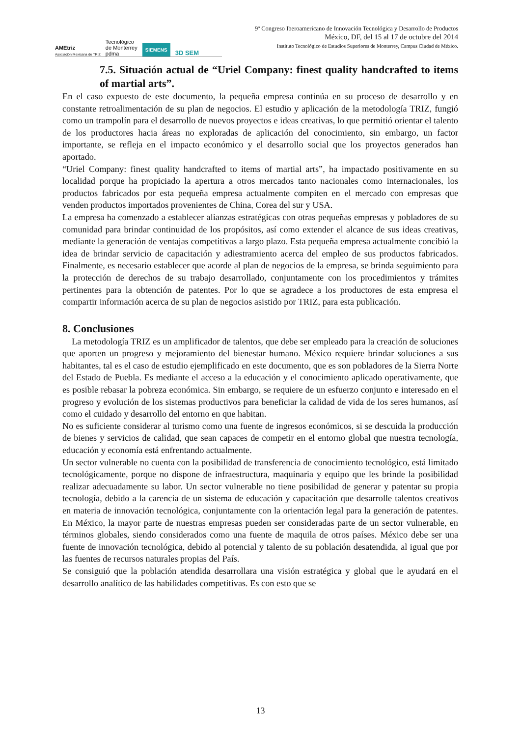AMEtriz
Asociación Mexicana de TRIZ Tecnológico
de Monterrey
pdma SIEMENS 3D SEM
9º Congreso Iberoamericano de Innovación Tecnológica y Desarrollo de Productos
México, DF, del 15 al 17 de octubre del 2014
Instituto Tecnológico de Estudios Superiores de Monterrey, Campus Ciudad de México.
7.5. Situación actual de “Uriel Company: finest quality handcrafted to items of martial arts”.
En el caso expuesto de este documento, la pequeña empresa continúa en su proceso de desarrollo y en constante retroalimentación de su plan de negocios. El estudio y aplicación de la metodología TRIZ, fungió como un trampolín para el desarrollo de nuevos proyectos e ideas creativas, lo que permitió orientar el talento de los productores hacia áreas no exploradas de aplicación del conocimiento, sin embargo, un factor importante, se refleja en el impacto económico y el desarrollo social que los proyectos generados han aportado.
“Uriel Company: finest quality handcrafted to items of martial arts”, ha impactado positivamente en su localidad porque ha propiciado la apertura a otros mercados tanto nacionales como internacionales, los productos fabricados por esta pequeña empresa actualmente compiten en el mercado con empresas que venden productos importados provenientes de China, Corea del sur y USA.
La empresa ha comenzado a establecer alianzas estratégicas con otras pequeñas empresas y pobladores de su comunidad para brindar continuidad de los propósitos, así como extender el alcance de sus ideas creativas, mediante la generación de ventajas competitivas a largo plazo. Esta pequeña empresa actualmente concibió la idea de brindar servicio de capacitación y adiestramiento acerca del empleo de sus productos fabricados. Finalmente, es necesario establecer que acorde al plan de negocios de la empresa, se brinda seguimiento para la protección de derechos de su trabajo desarrollado, conjuntamente con los procedimientos y trámites pertinentes para la obtención de patentes. Por lo que se agradece a los productores de esta empresa el compartir información acerca de su plan de negocios asistido por TRIZ, para esta publicación.
8. Conclusiones
La metodología TRIZ es un amplificador de talentos, que debe ser empleado para la creación de soluciones que aporten un progreso y mejoramiento del bienestar humano. México requiere brindar soluciones a sus habitantes, tal es el caso de estudio ejemplificado en este documento, que es son pobladores de la Sierra Norte del Estado de Puebla. Es mediante el acceso a la educación y el conocimiento aplicado operativamente, que es posible rebasar la pobreza económica. Sin embargo, se requiere de un esfuerzo conjunto e interesado en el progreso y evolución de los sistemas productivos para beneficiar la calidad de vida de los seres humanos, así como el cuidado y desarrollo del entorno en que habitan.
No es suficiente considerar al turismo como una fuente de ingresos económicos, si se descuida la producción de bienes y servicios de calidad, que sean capaces de competir en el entorno global que nuestra tecnología, educación y economía está enfrentando actualmente.
Un sector vulnerable no cuenta con la posibilidad de transferencia de conocimiento tecnológico, está limitado tecnológicamente, porque no dispone de infraestructura, maquinaria y equipo que les brinde la posibilidad realizar adecuadamente su labor. Un sector vulnerable no tiene posibilidad de generar y patentar su propia tecnología, debido a la carencia de un sistema de educación y capacitación que desarrolle talentos creativos en materia de innovación tecnológica, conjuntamente con la orientación legal para la generación de patentes. En México, la mayor parte de nuestras empresas pueden ser consideradas parte de un sector vulnerable, en términos globales, siendo considerados como una fuente de maquila de otros países. México debe ser una fuente de innovación tecnológica, debido al potencial y talento de su población desatendida, al igual que por las fuentes de recursos naturales propias del País.
Se consiguió que la población atendida desarrollara una visión estratégica y global que le ayudará en el desarrollo analítico de las habilidades competitivas. Es con esto que se
13